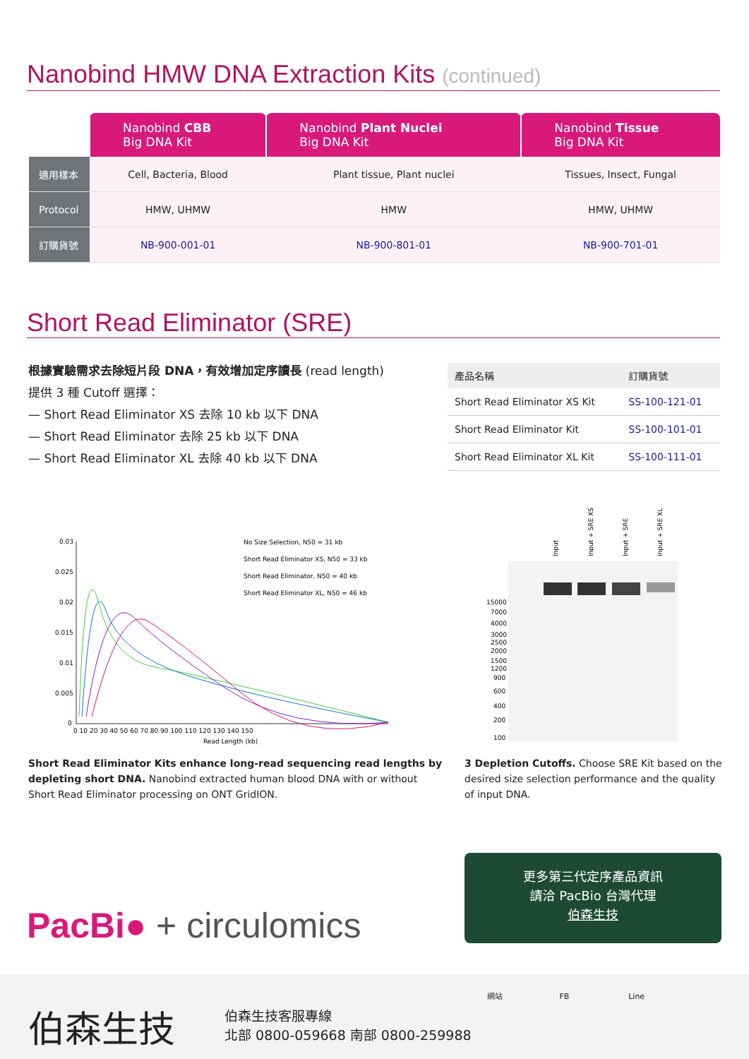Nanobind HMW DNA Extraction Kits (continued)
| | Nanobind CBB Big DNA Kit | Nanobind Plant Nuclei Big DNA Kit | Nanobind Tissue Big DNA Kit |
| --- | --- | --- | --- |
| 適用樣本 | Cell, Bacteria, Blood | Plant tissue, Plant nuclei | Tissues, Insect, Fungal |
| Protocol | HMW, UHMW | HMW | HMW, UHMW |
| 訂購貨號 | NB-900-001-01 | NB-900-801-01 | NB-900-701-01 |
Short Read Eliminator (SRE)
根據實驗需求去除短片段 DNA，有效增加定序讀長 (read length)
提供 3 種 Cutoff 選擇：
— Short Read Eliminator XS 去除 10 kb 以下 DNA
— Short Read Eliminator 去除 25 kb 以下 DNA
— Short Read Eliminator XL 去除 40 kb 以下 DNA
| 產品名稱 | 訂購貨號 |
| --- | --- |
| Short Read Eliminator XS Kit | SS-100-121-01 |
| Short Read Eliminator Kit | SS-100-101-01 |
| Short Read Eliminator XL Kit | SS-100-111-01 |
0.03
0.025
0.02
0.015
0.01
0.005
0
0 10 20 30 40 50 60 70 80 90 100 110 120 130 140 150
Read Length (kb)
No Size Selection, N50 = 31 kb
Short Read Eliminator XS, N50 = 33 kb
Short Read Eliminator, N50 = 40 kb
Short Read Eliminator XL, N50 = 46 kb
Input
Input + SRE XS
Input + SRE
Input + SRE XL
15000
7000
4000
3000
2500
2000
1500
1200
900
600
400
200
100
Short Read Eliminator Kits enhance long-read sequencing read lengths by
depleting short DNA. Nanobind extracted human blood DNA with or without
Short Read Eliminator processing on ONT GridION.
3 Depletion Cutoffs. Choose SRE Kit based on the
desired size selection performance and the quality
of input DNA.
PacBi● + circulomics
更多第三代定序產品資訊
請洽 PacBio 台灣代理
伯森生技
伯森生技
伯森生技客服專線
北部 0800-059668 南部 0800-259988
網站 FB Line